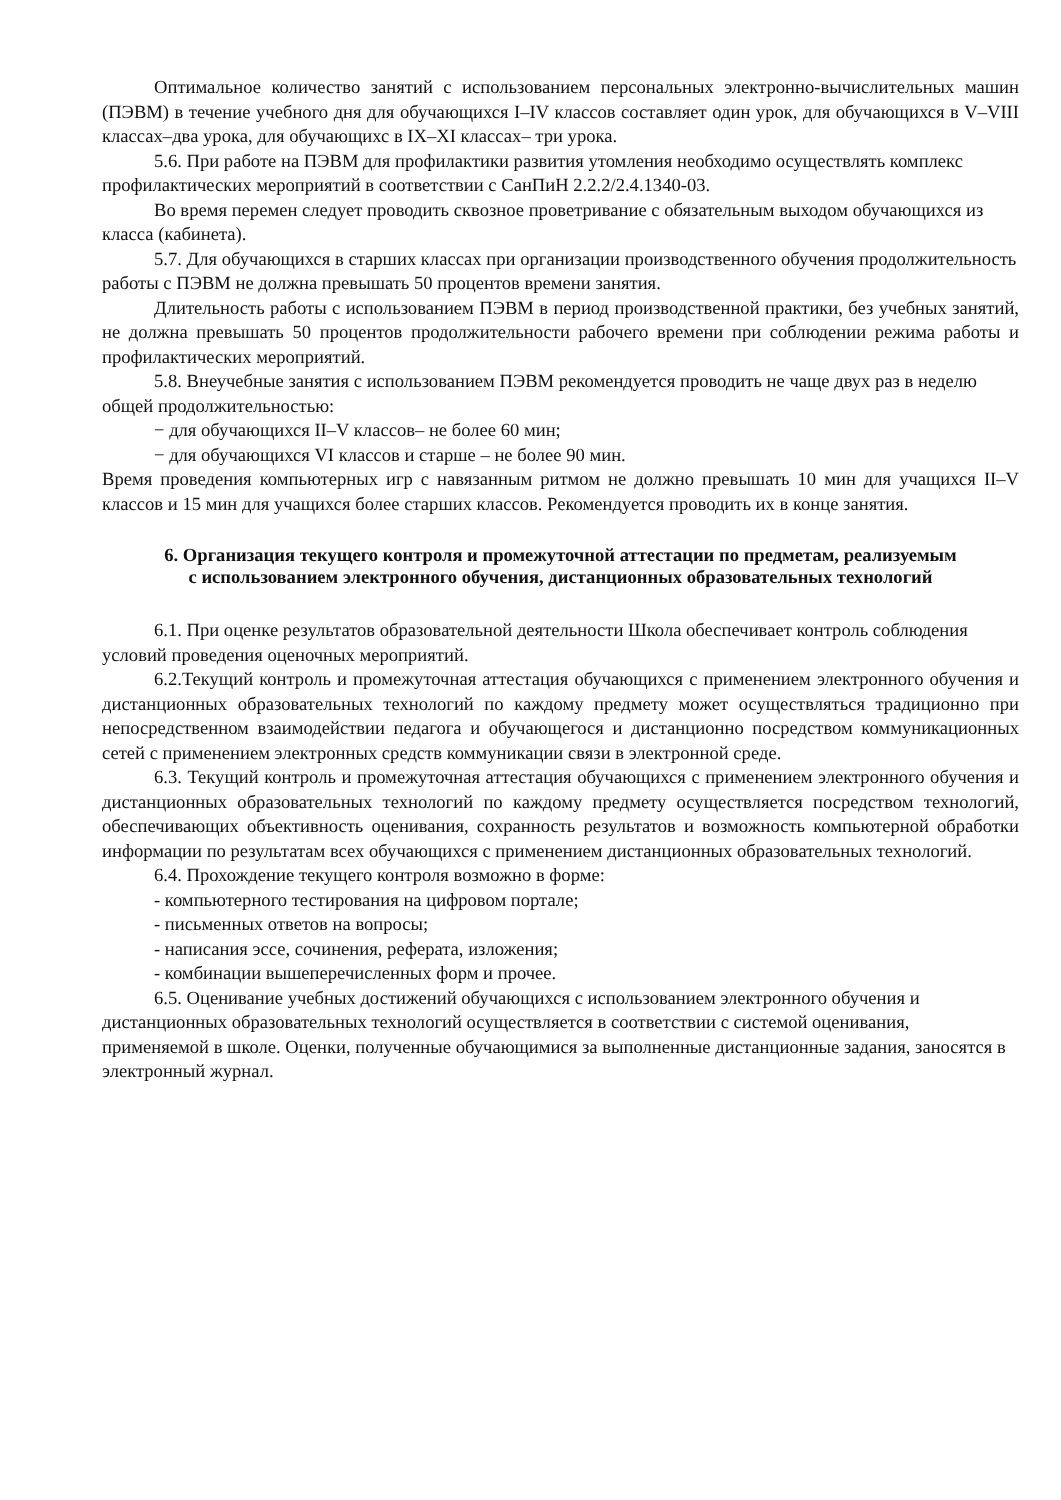Оптимальное количество занятий с использованием персональных электронно-вычислительных машин (ПЭВМ) в течение учебного дня для обучающихся I–IV классов составляет один урок, для обучающихся в V–VIII классах–два урока, для обучающихс в IX–XI классах– три урока.
5.6. При работе на ПЭВМ для профилактики развития утомления необходимо осуществлять комплекс профилактических мероприятий в соответствии с СанПиН 2.2.2/2.4.1340-03.
Во время перемен следует проводить сквозное проветривание с обязательным выходом обучающихся из класса (кабинета).
5.7. Для обучающихся в старших классах при организации производственного обучения продолжительность работы с ПЭВМ не должна превышать 50 процентов времени занятия.
Длительность работы с использованием ПЭВМ в период производственной практики, без учебных занятий, не должна превышать 50 процентов продолжительности рабочего времени при соблюдении режима работы и профилактических мероприятий.
5.8. Внеучебные занятия с использованием ПЭВМ рекомендуется проводить не чаще двух раз в неделю общей продолжительностью:
− для обучающихся II–V классов– не более 60 мин;
− для обучающихся VI классов и старше – не более 90 мин.
Время проведения компьютерных игр с навязанным ритмом не должно превышать 10 мин для учащихся II–V классов и 15 мин для учащихся более старших классов. Рекомендуется проводить их в конце занятия.
6. Организация текущего контроля и промежуточной аттестации по предметам, реализуемым с использованием электронного обучения, дистанционных образовательных технологий
6.1. При оценке результатов образовательной деятельности Школа обеспечивает контроль соблюдения условий проведения оценочных мероприятий.
6.2.Текущий контроль и промежуточная аттестация обучающихся с применением электронного обучения и дистанционных образовательных технологий по каждому предмету может осуществляться традиционно при непосредственном взаимодействии педагога и обучающегося и дистанционно посредством коммуникационных сетей с применением электронных средств коммуникации связи в электронной среде.
6.3. Текущий контроль и промежуточная аттестация обучающихся с применением электронного обучения и дистанционных образовательных технологий по каждому предмету осуществляется посредством технологий, обеспечивающих объективность оценивания, сохранность результатов и возможность компьютерной обработки информации по результатам всех обучающихся с применением дистанционных образовательных технологий.
6.4. Прохождение текущего контроля возможно в форме:
- компьютерного тестирования на цифровом портале;
- письменных ответов на вопросы;
- написания эссе, сочинения, реферата, изложения;
- комбинации вышеперечисленных форм и прочее.
6.5. Оценивание учебных достижений обучающихся с использованием электронного обучения и дистанционных образовательных технологий осуществляется в соответствии с системой оценивания, применяемой в школе. Оценки, полученные обучающимися за выполненные дистанционные задания, заносятся в электронный журнал.